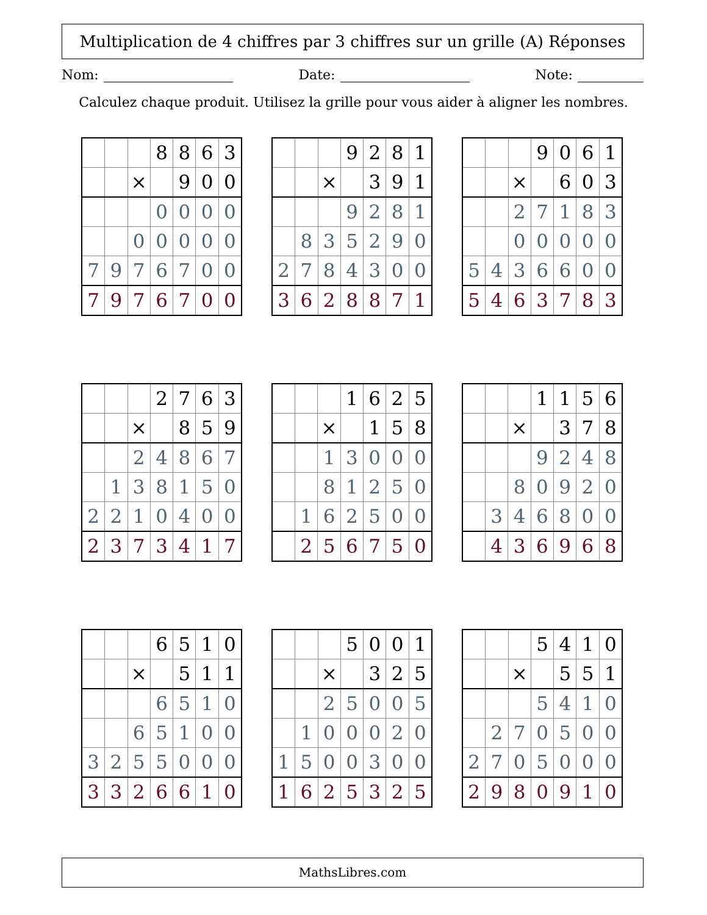Multiplication de 4 chiffres par 3 chiffres sur un grille (A) Réponses
Nom: Date: Note:
Calculez chaque produit. Utilisez la grille pour vous aider à aligner les nombres.
| | | | 8 | 8 | 6 | 3 |
| | | × | | 9 | 0 | 0 |
| | | | 0 | 0 | 0 | 0 |
| | | 0 | 0 | 0 | 0 | 0 |
| 7 | 9 | 7 | 6 | 7 | 0 | 0 |
| 7 | 9 | 7 | 6 | 7 | 0 | 0 |
| | | | 9 | 2 | 8 | 1 |
| | | × | | 3 | 9 | 1 |
| | | | 9 | 2 | 8 | 1 |
| | 8 | 3 | 5 | 2 | 9 | 0 |
| 2 | 7 | 8 | 4 | 3 | 0 | 0 |
| 3 | 6 | 2 | 8 | 8 | 7 | 1 |
| | | | 9 | 0 | 6 | 1 |
| | | × | | 6 | 0 | 3 |
| | | 2 | 7 | 1 | 8 | 3 |
| | | 0 | 0 | 0 | 0 | 0 |
| 5 | 4 | 3 | 6 | 6 | 0 | 0 |
| 5 | 4 | 6 | 3 | 7 | 8 | 3 |
| | | | 2 | 7 | 6 | 3 |
| | | × | | 8 | 5 | 9 |
| | | 2 | 4 | 8 | 6 | 7 |
| | 1 | 3 | 8 | 1 | 5 | 0 |
| 2 | 2 | 1 | 0 | 4 | 0 | 0 |
| 2 | 3 | 7 | 3 | 4 | 1 | 7 |
| | | | 1 | 6 | 2 | 5 |
| | | × | | 1 | 5 | 8 |
| | | 1 | 3 | 0 | 0 | 0 |
| | | 8 | 1 | 2 | 5 | 0 |
| | 1 | 6 | 2 | 5 | 0 | 0 |
| | 2 | 5 | 6 | 7 | 5 | 0 |
| | | | 1 | 1 | 5 | 6 |
| | | × | | 3 | 7 | 8 |
| | | | 9 | 2 | 4 | 8 |
| | | 8 | 0 | 9 | 2 | 0 |
| | 3 | 4 | 6 | 8 | 0 | 0 |
| | 4 | 3 | 6 | 9 | 6 | 8 |
| | | | 6 | 5 | 1 | 0 |
| | | × | | 5 | 1 | 1 |
| | | | 6 | 5 | 1 | 0 |
| | | 6 | 5 | 1 | 0 | 0 |
| 3 | 2 | 5 | 5 | 0 | 0 | 0 |
| 3 | 3 | 2 | 6 | 6 | 1 | 0 |
| | | | 5 | 0 | 0 | 1 |
| | | × | | 3 | 2 | 5 |
| | | 2 | 5 | 0 | 0 | 5 |
| | 1 | 0 | 0 | 0 | 2 | 0 |
| 1 | 5 | 0 | 0 | 3 | 0 | 0 |
| 1 | 6 | 2 | 5 | 3 | 2 | 5 |
| | | | 5 | 4 | 1 | 0 |
| | | × | | 5 | 5 | 1 |
| | | | 5 | 4 | 1 | 0 |
| | 2 | 7 | 0 | 5 | 0 | 0 |
| 2 | 7 | 0 | 5 | 0 | 0 | 0 |
| 2 | 9 | 8 | 0 | 9 | 1 | 0 |
MathsLibres.com